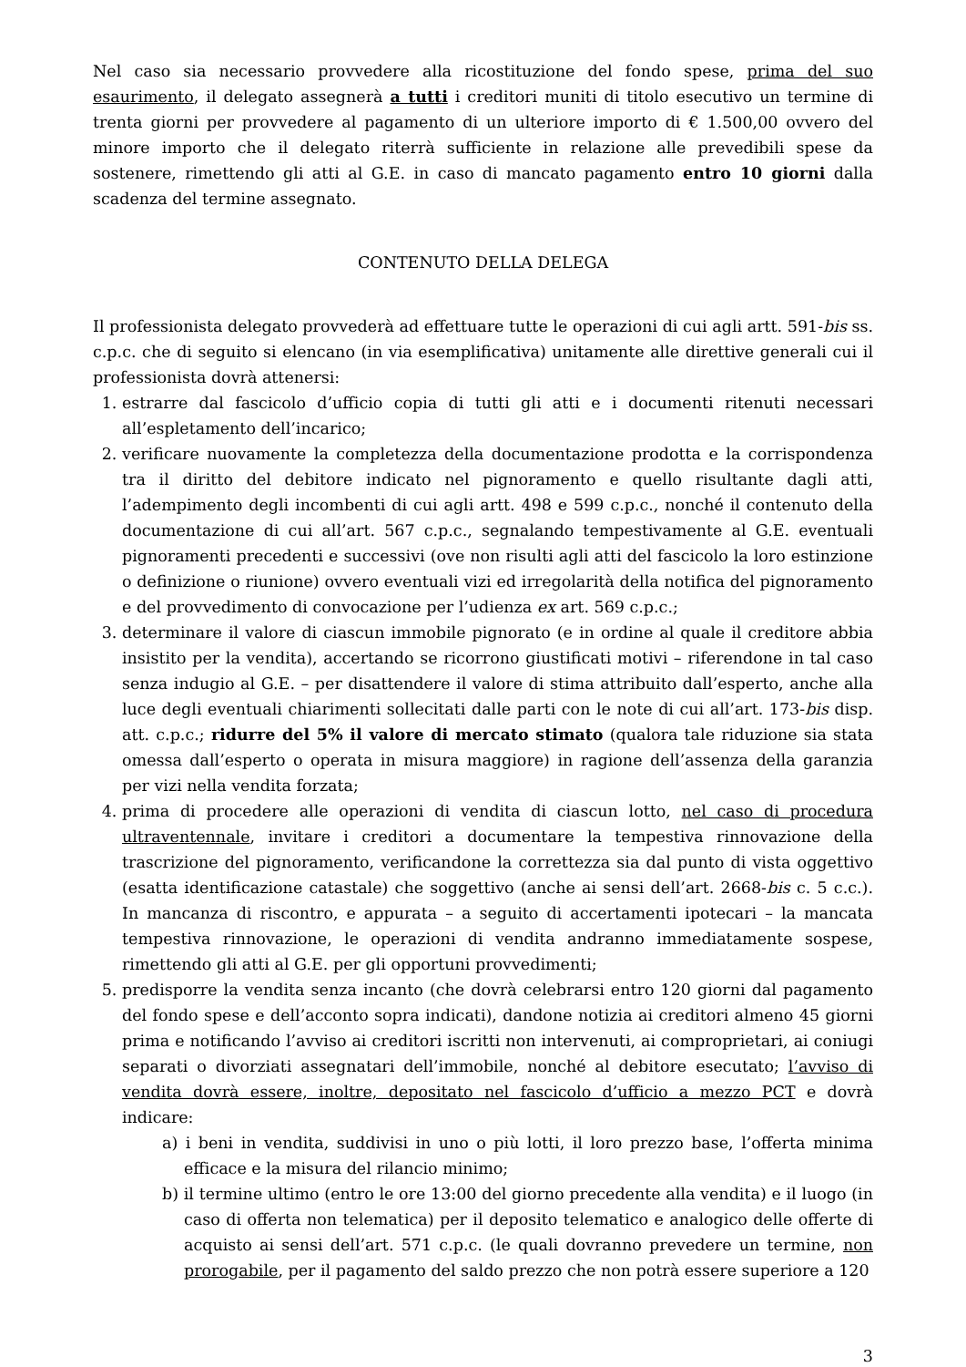Nel caso sia necessario provvedere alla ricostituzione del fondo spese, prima del suo esaurimento, il delegato assegnerà a tutti i creditori muniti di titolo esecutivo un termine di trenta giorni per provvedere al pagamento di un ulteriore importo di € 1.500,00 ovvero del minore importo che il delegato riterrà sufficiente in relazione alle prevedibili spese da sostenere, rimettendo gli atti al G.E. in caso di mancato pagamento entro 10 giorni dalla scadenza del termine assegnato.
CONTENUTO DELLA DELEGA
Il professionista delegato provvederà ad effettuare tutte le operazioni di cui agli artt. 591-bis ss. c.p.c. che di seguito si elencano (in via esemplificativa) unitamente alle direttive generali cui il professionista dovrà attenersi:
1. estrarre dal fascicolo d’ufficio copia di tutti gli atti e i documenti ritenuti necessari all’espletamento dell’incarico;
2. verificare nuovamente la completezza della documentazione prodotta e la corrispondenza tra il diritto del debitore indicato nel pignoramento e quello risultante dagli atti, l’adempimento degli incombenti di cui agli artt. 498 e 599 c.p.c., nonché il contenuto della documentazione di cui all’art. 567 c.p.c., segnalando tempestivamente al G.E. eventuali pignoramenti precedenti e successivi (ove non risulti agli atti del fascicolo la loro estinzione o definizione o riunione) ovvero eventuali vizi ed irregolarità della notifica del pignoramento e del provvedimento di convocazione per l’udienza ex art. 569 c.p.c.;
3. determinare il valore di ciascun immobile pignorato (e in ordine al quale il creditore abbia insistito per la vendita), accertando se ricorrono giustificati motivi – riferendone in tal caso senza indugio al G.E. – per disattendere il valore di stima attribuito dall’esperto, anche alla luce degli eventuali chiarimenti sollecitati dalle parti con le note di cui all’art. 173-bis disp. att. c.p.c.; ridurre del 5% il valore di mercato stimato (qualora tale riduzione sia stata omessa dall’esperto o operata in misura maggiore) in ragione dell’assenza della garanzia per vizi nella vendita forzata;
4. prima di procedere alle operazioni di vendita di ciascun lotto, nel caso di procedura ultraventennale, invitare i creditori a documentare la tempestiva rinnovazione della trascrizione del pignoramento, verificandone la correttezza sia dal punto di vista oggettivo (esatta identificazione catastale) che soggettivo (anche ai sensi dell’art. 2668-bis c. 5 c.c.). In mancanza di riscontro, e appurata – a seguito di accertamenti ipotecari – la mancata tempestiva rinnovazione, le operazioni di vendita andranno immediatamente sospese, rimettendo gli atti al G.E. per gli opportuni provvedimenti;
5. predisporre la vendita senza incanto (che dovrà celebrarsi entro 120 giorni dal pagamento del fondo spese e dell’acconto sopra indicati), dandone notizia ai creditori almeno 45 giorni prima e notificando l’avviso ai creditori iscritti non intervenuti, ai comproprietari, ai coniugi separati o divorziati assegnatari dell’immobile, nonché al debitore esecutato; l’avviso di vendita dovrà essere, inoltre, depositato nel fascicolo d’ufficio a mezzo PCT e dovrà indicare:
a) i beni in vendita, suddivisi in uno o più lotti, il loro prezzo base, l’offerta minima efficace e la misura del rilancio minimo;
b) il termine ultimo (entro le ore 13:00 del giorno precedente alla vendita) e il luogo (in caso di offerta non telematica) per il deposito telematico e analogico delle offerte di acquisto ai sensi dell’art. 571 c.p.c. (le quali dovranno prevedere un termine, non prorogabile, per il pagamento del saldo prezzo che non potrà essere superiore a 120
3